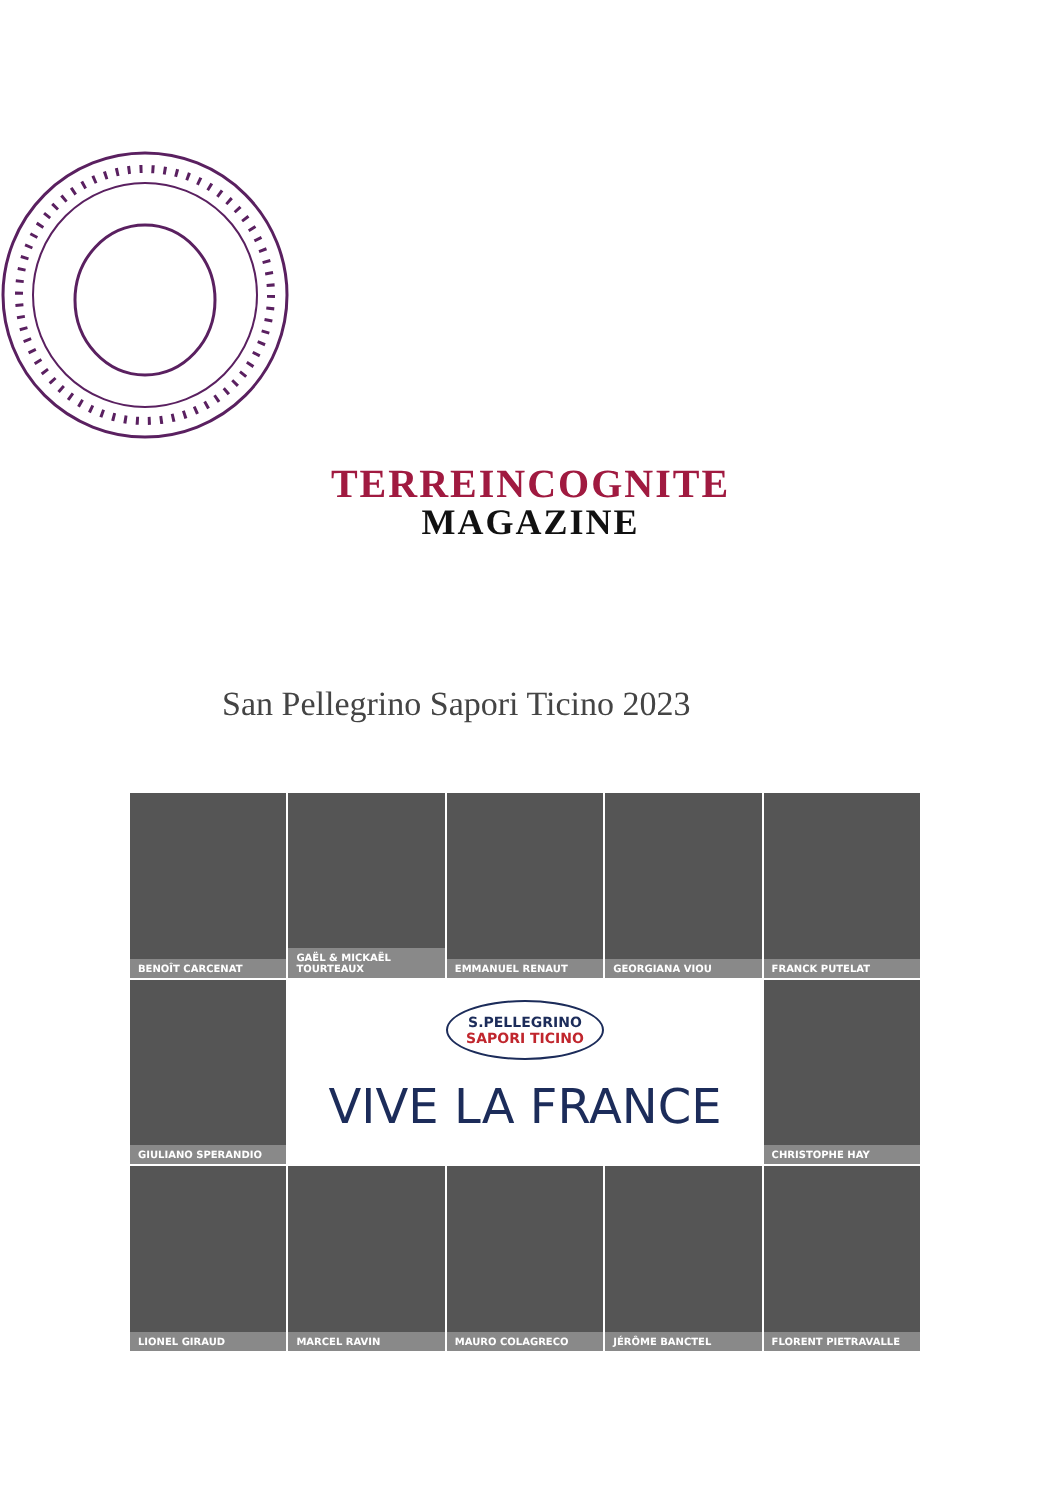TERREINCOGNITE
MAGAZINE
San Pellegrino Sapori Ticino 2023
BENOÎT CARCENAT
GAËL & MICKAËL TOURTEAUX
EMMANUEL RENAUT
GEORGIANA VIOU
FRANCK PUTELAT
GIULIANO SPERANDIO
S.PELLEGRINO SAPORI TICINO
VIVE LA FRANCE
CHRISTOPHE HAY
LIONEL GIRAUD
MARCEL RAVIN
MAURO COLAGRECO
JÉRÔME BANCTEL
FLORENT PIETRAVALLE